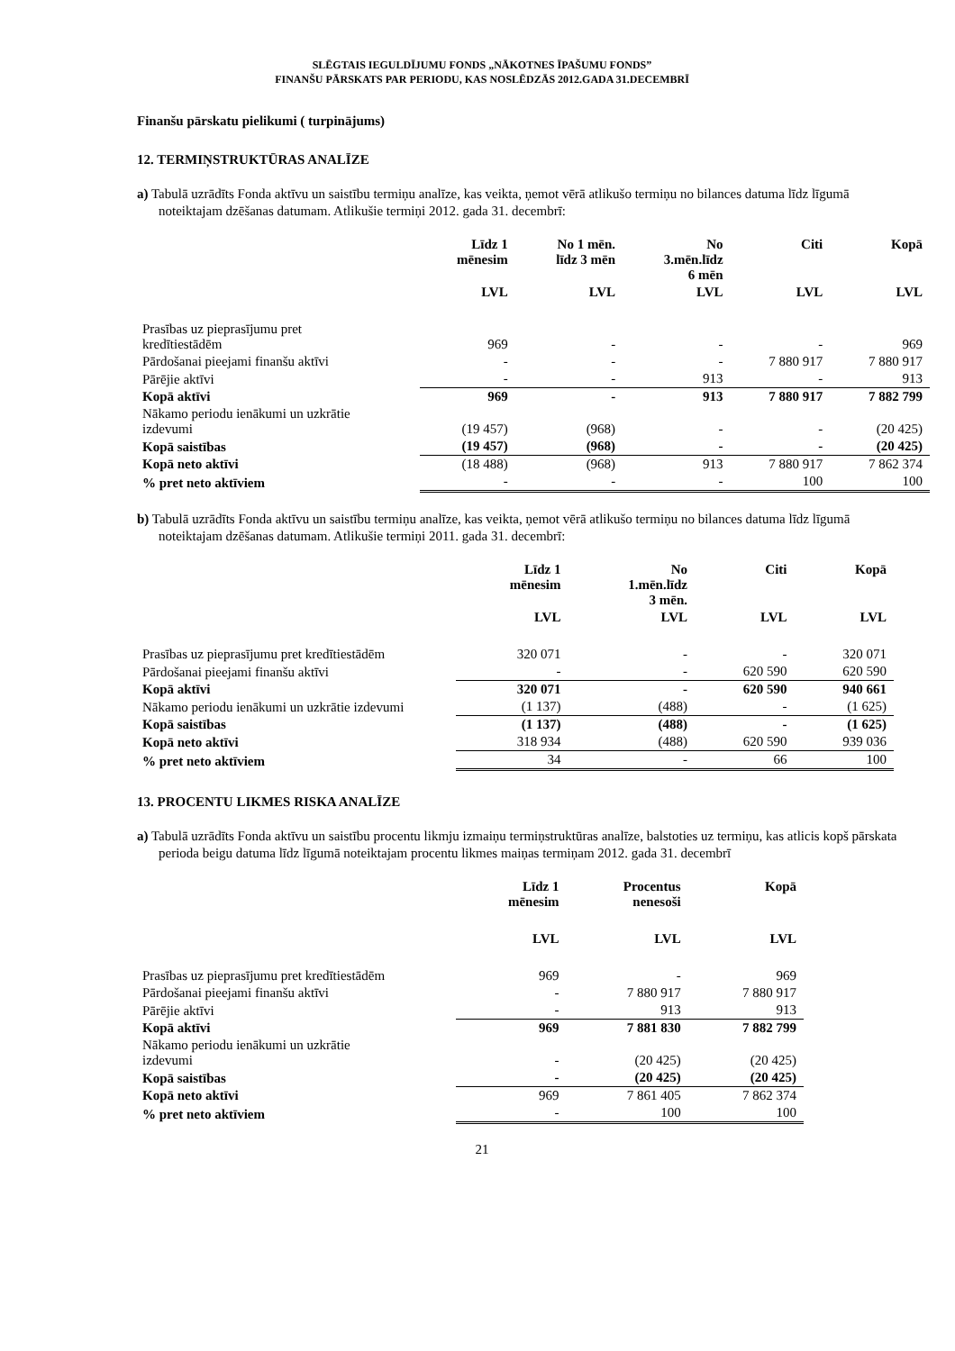SLĒGTAIS IEGULDĪJUMU FONDS „NĀKOTNES ĪPAŠUMU FONDS”
FINANŠU PĀRSKATS PAR PERIODU, KAS NOSLĒDZĀS 2012.GADA 31.DECEMBRĪ
Finanšu pārskatu pielikumi ( turpinājums)
12. TERMIŅSTRUKTŪRAS ANALĪZE
a) Tabulā uzrādīts Fonda aktīvu un saistību termiņu analīze, kas veikta, ņemot vērā atlikušo termiņu no bilances datuma līdz līgumā noteiktajam dzēšanas datumam. Atlikušie termiņi 2012. gada 31. decembrī:
| | Līdz 1 mēnesim | No 1 mēn. līdz 3 mēn | No 3.mēn.līdz 6 mēn | Citi | Kopā |
| --- | --- | --- | --- | --- | --- |
| | LVL | LVL | LVL | LVL | LVL |
| Prasības uz pieprasījumu pret kredītiestādēm | 969 | - | - | - | 969 |
| Pārdošanai pieejami finanšu aktīvi | - | - | - | 7 880 917 | 7 880 917 |
| Pārējie aktīvi | - | - | 913 | - | 913 |
| Kopā aktīvi | 969 | - | 913 | 7 880 917 | 7 882 799 |
| Nākamo periodu ienākumi un uzkrātie izdevumi | (19 457) | (968) | - | - | (20 425) |
| Kopā saistības | (19 457) | (968) | - | - | (20 425) |
| Kopā neto aktīvi | (18 488) | (968) | 913 | 7 880 917 | 7 862 374 |
| % pret neto aktīviem | - | - | - | 100 | 100 |
b) Tabulā uzrādīts Fonda aktīvu un saistību termiņu analīze, kas veikta, ņemot vērā atlikušo termiņu no bilances datuma līdz līgumā noteiktajam dzēšanas datumam. Atlikušie termiņi 2011. gada 31. decembrī:
| | Līdz 1 mēnesim | No 1.mēn.līdz 3 mēn. | Citi | Kopā |
| --- | --- | --- | --- | --- |
| | LVL | LVL | LVL | LVL |
| Prasības uz pieprasījumu pret kredītiestādēm | 320 071 | - | - | 320 071 |
| Pārdošanai pieejami finanšu aktīvi | - | - | 620 590 | 620 590 |
| Kopā aktīvi | 320 071 | - | 620 590 | 940 661 |
| Nākamo periodu ienākumi un uzkrātie izdevumi | (1 137) | (488) | - | (1 625) |
| Kopā saistības | (1 137) | (488) | - | (1 625) |
| Kopā neto aktīvi | 318 934 | (488) | 620 590 | 939 036 |
| % pret neto aktīviem | 34 | - | 66 | 100 |
13. PROCENTU LIKMES RISKA ANALĪZE
a) Tabulā uzrādīts Fonda aktīvu un saistību procentu likmju izmaiņu termiņstruktūras analīze, balstoties uz termiņu, kas atlicis kopš pārskata perioda beigu datuma līdz līgumā noteiktajam procentu likmes maiņas termiņam 2012. gada 31. decembrī
| | Līdz 1 mēnesim | Procentus nenesoši | Kopā |
| --- | --- | --- | --- |
| | LVL | LVL | LVL |
| Prasības uz pieprasījumu pret kredītiestādēm | 969 | - | 969 |
| Pārdošanai pieejami finanšu aktīvi | - | 7 880 917 | 7 880 917 |
| Pārējie aktīvi | - | 913 | 913 |
| Kopā aktīvi | 969 | 7 881 830 | 7 882 799 |
| Nākamo periodu ienākumi un uzkrātie izdevumi | - | (20 425) | (20 425) |
| Kopā saistības | - | (20 425) | (20 425) |
| Kopā neto aktīvi | 969 | 7 861 405 | 7 862 374 |
| % pret neto aktīviem | - | 100 | 100 |
21